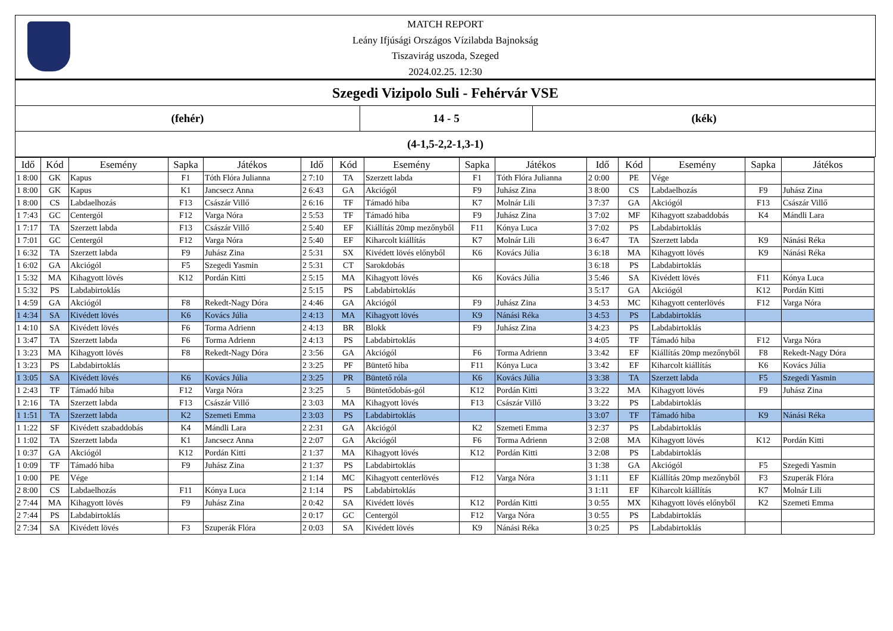MATCH REPORT
Leány Ifjúsági Országos Vízilabda Bajnokság
Tiszavirág uszoda, Szeged
2024.02.25. 12:30
Szegedi Vizipolo Suli - Fehérvár VSE
(fehér) 14 - 5 (kék)
(4-1,5-2,2-1,3-1)
| Idő | Kód | Esemény | Sapka | Játékos | Idő | Kód | Esemény | Sapka | Játékos | Idő | Kód | Esemény | Sapka | Játékos |
| --- | --- | --- | --- | --- | --- | --- | --- | --- | --- | --- | --- | --- | --- | --- |
| 1 8:00 | GK | Kapus | F1 | Tóth Flóra Julianna | 2 7:10 | TA | Szerzett labda | F1 | Tóth Flóra Julianna | 2 0:00 | PE | Vége | | |
| 1 8:00 | GK | Kapus | K1 | Jancsecz Anna | 2 6:43 | GA | Akciógól | F9 | Juhász Zina | 3 8:00 | CS | Labdaelhozás | F9 | Juhász Zina |
| 1 8:00 | CS | Labdaelhozás | F13 | Császár Villő | 2 6:16 | TF | Támadó hiba | K7 | Molnár Lili | 3 7:37 | GA | Akciógól | F13 | Császár Villő |
| 1 7:43 | GC | Centergól | F12 | Varga Nóra | 2 5:53 | TF | Támadó hiba | F9 | Juhász Zina | 3 7:02 | MF | Kihagyott szabaddobás | K4 | Mándli Lara |
| 1 7:17 | TA | Szerzett labda | F13 | Császár Villő | 2 5:40 | EF | Kiállítás 20mp mezőnyből | F11 | Kónya Luca | 3 7:02 | PS | Labdabirtoklás | | |
| 1 7:01 | GC | Centergól | F12 | Varga Nóra | 2 5:40 | EF | Kiharcolt kiállítás | K7 | Molnár Lili | 3 6:47 | TA | Szerzett labda | K9 | Nánási Réka |
| 1 6:32 | TA | Szerzett labda | F9 | Juhász Zina | 2 5:31 | SX | Kivédett lövés előnyből | K6 | Kovács Júlia | 3 6:18 | MA | Kihagyott lövés | K9 | Nánási Réka |
| 1 6:02 | GA | Akciógól | F5 | Szegedi Yasmin | 2 5:31 | CT | Sarokdobás | | | 3 6:18 | PS | Labdabirtoklás | | |
| 1 5:32 | MA | Kihagyott lövés | K12 | Pordán Kitti | 2 5:15 | MA | Kihagyott lövés | K6 | Kovács Júlia | 3 5:46 | SA | Kivédett lövés | F11 | Kónya Luca |
| 1 5:32 | PS | Labdabirtoklás | | | 2 5:15 | PS | Labdabirtoklás | | | 3 5:17 | GA | Akciógól | K12 | Pordán Kitti |
| 1 4:59 | GA | Akciógól | F8 | Rekedt-Nagy Dóra | 2 4:46 | GA | Akciógól | F9 | Juhász Zina | 3 4:53 | MC | Kihagyott centerlövés | F12 | Varga Nóra |
| 1 4:34 | SA | Kivédett lövés | K6 | Kovács Júlia | 2 4:13 | MA | Kihagyott lövés | K9 | Nánási Réka | 3 4:53 | PS | Labdabirtoklás | | |
| 1 4:10 | SA | Kivédett lövés | F6 | Torma Adrienn | 2 4:13 | BR | Blokk | F9 | Juhász Zina | 3 4:23 | PS | Labdabirtoklás | | |
| 1 3:47 | TA | Szerzett labda | F6 | Torma Adrienn | 2 4:13 | PS | Labdabirtoklás | | | 3 4:05 | TF | Támadó hiba | F12 | Varga Nóra |
| 1 3:23 | MA | Kihagyott lövés | F8 | Rekedt-Nagy Dóra | 2 3:56 | GA | Akciógól | F6 | Torma Adrienn | 3 3:42 | EF | Kiállítás 20mp mezőnyből | F8 | Rekedt-Nagy Dóra |
| 1 3:23 | PS | Labdabirtoklás | | | 2 3:25 | PF | Büntető hiba | F11 | Kónya Luca | 3 3:42 | EF | Kiharcolt kiállítás | K6 | Kovács Júlia |
| 1 3:05 | SA | Kivédett lövés | K6 | Kovács Júlia | 2 3:25 | PR | Büntető róla | K6 | Kovács Júlia | 3 3:38 | TA | Szerzett labda | F5 | Szegedi Yasmin |
| 1 2:43 | TF | Támadó hiba | F12 | Varga Nóra | 2 3:25 | 5 | Büntetődobás-gól | K12 | Pordán Kitti | 3 3:22 | MA | Kihagyott lövés | F9 | Juhász Zina |
| 1 2:16 | TA | Szerzett labda | F13 | Császár Villő | 2 3:03 | MA | Kihagyott lövés | F13 | Császár Villő | 3 3:22 | PS | Labdabirtoklás | | |
| 1 1:51 | TA | Szerzett labda | K2 | Szemeti Emma | 2 3:03 | PS | Labdabirtoklás | | | 3 3:07 | TF | Támadó hiba | K9 | Nánási Réka |
| 1 1:22 | SF | Kivédett szabaddobás | K4 | Mándli Lara | 2 2:31 | GA | Akciógól | K2 | Szemeti Emma | 3 2:37 | PS | Labdabirtoklás | | |
| 1 1:02 | TA | Szerzett labda | K1 | Jancsecz Anna | 2 2:07 | GA | Akciógól | F6 | Torma Adrienn | 3 2:08 | MA | Kihagyott lövés | K12 | Pordán Kitti |
| 1 0:37 | GA | Akciógól | K12 | Pordán Kitti | 2 1:37 | MA | Kihagyott lövés | K12 | Pordán Kitti | 3 2:08 | PS | Labdabirtoklás | | |
| 1 0:09 | TF | Támadó hiba | F9 | Juhász Zina | 2 1:37 | PS | Labdabirtoklás | | | 3 1:38 | GA | Akciógól | F5 | Szegedi Yasmin |
| 1 0:00 | PE | Vége | | | 2 1:14 | MC | Kihagyott centerlövés | F12 | Varga Nóra | 3 1:11 | EF | Kiállítás 20mp mezőnyből | F3 | Szuperák Flóra |
| 2 8:00 | CS | Labdaelhozás | F11 | Kónya Luca | 2 1:14 | PS | Labdabirtoklás | | | 3 1:11 | EF | Kiharcolt kiállítás | K7 | Molnár Lili |
| 2 7:44 | MA | Kihagyott lövés | F9 | Juhász Zina | 2 0:42 | SA | Kivédett lövés | K12 | Pordán Kitti | 3 0:55 | MX | Kihagyott lövés előnyből | K2 | Szemeti Emma |
| 2 7:44 | PS | Labdabirtoklás | | | 2 0:17 | GC | Centergól | F12 | Varga Nóra | 3 0:55 | PS | Labdabirtoklás | | |
| 2 7:34 | SA | Kivédett lövés | F3 | Szuperák Flóra | 2 0:03 | SA | Kivédett lövés | K9 | Nánási Réka | 3 0:25 | PS | Labdabirtoklás | | |